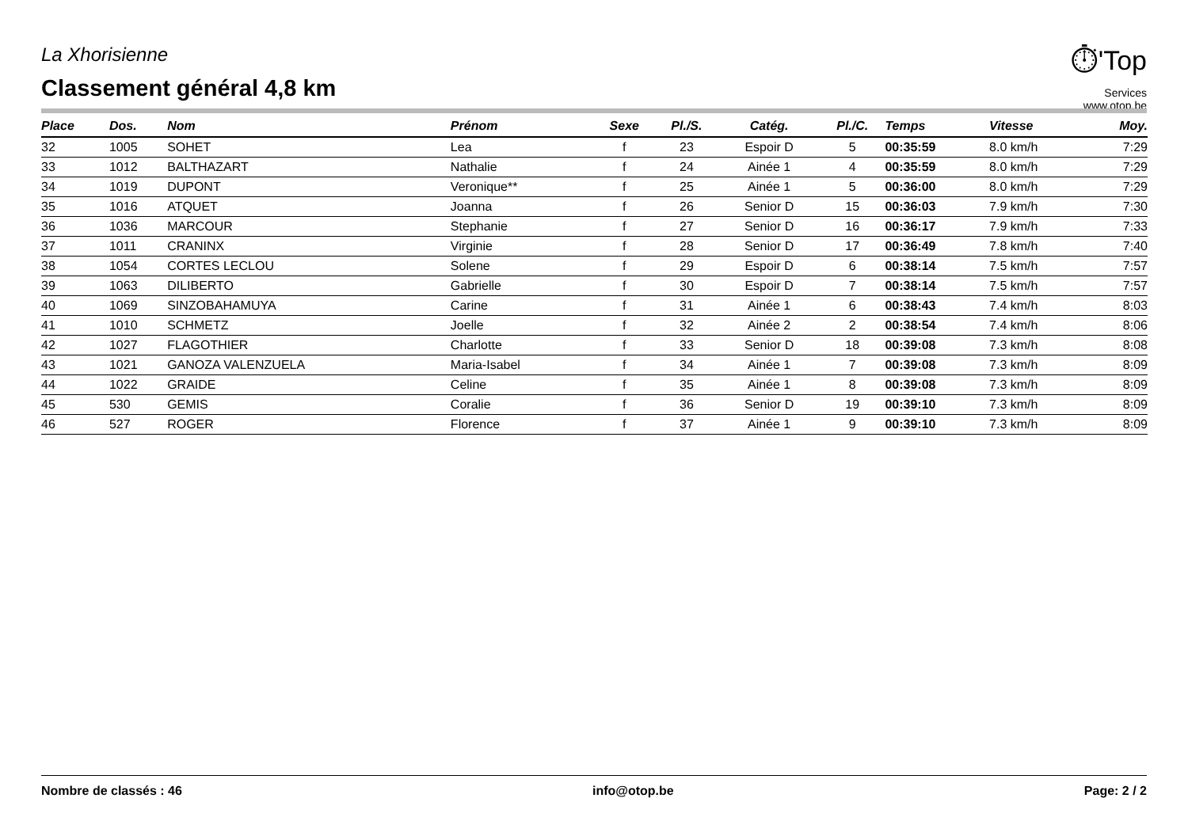La Xhorisienne
Classement général 4,8 km
⏱'Top
Services
www.otop.be
| Place | Dos. | Nom | Prénom | Sexe | Pl./S. | Catég. | Pl./C. | Temps | Vitesse | Moy. |
| --- | --- | --- | --- | --- | --- | --- | --- | --- | --- | --- |
| 32 | 1005 | SOHET | Lea | f | 23 | Espoir D | 5 | 00:35:59 | 8.0 km/h | 7:29 |
| 33 | 1012 | BALTHAZART | Nathalie | f | 24 | Ainée 1 | 4 | 00:35:59 | 8.0 km/h | 7:29 |
| 34 | 1019 | DUPONT | Veronique** | f | 25 | Ainée 1 | 5 | 00:36:00 | 8.0 km/h | 7:29 |
| 35 | 1016 | ATQUET | Joanna | f | 26 | Senior D | 15 | 00:36:03 | 7.9 km/h | 7:30 |
| 36 | 1036 | MARCOUR | Stephanie | f | 27 | Senior D | 16 | 00:36:17 | 7.9 km/h | 7:33 |
| 37 | 1011 | CRANINX | Virginie | f | 28 | Senior D | 17 | 00:36:49 | 7.8 km/h | 7:40 |
| 38 | 1054 | CORTES LECLOU | Solene | f | 29 | Espoir D | 6 | 00:38:14 | 7.5 km/h | 7:57 |
| 39 | 1063 | DILIBERTO | Gabrielle | f | 30 | Espoir D | 7 | 00:38:14 | 7.5 km/h | 7:57 |
| 40 | 1069 | SINZOBAHAMUYA | Carine | f | 31 | Ainée 1 | 6 | 00:38:43 | 7.4 km/h | 8:03 |
| 41 | 1010 | SCHMETZ | Joelle | f | 32 | Ainée 2 | 2 | 00:38:54 | 7.4 km/h | 8:06 |
| 42 | 1027 | FLAGOTHIER | Charlotte | f | 33 | Senior D | 18 | 00:39:08 | 7.3 km/h | 8:08 |
| 43 | 1021 | GANOZA VALENZUELA | Maria-Isabel | f | 34 | Ainée 1 | 7 | 00:39:08 | 7.3 km/h | 8:09 |
| 44 | 1022 | GRAIDE | Celine | f | 35 | Ainée 1 | 8 | 00:39:08 | 7.3 km/h | 8:09 |
| 45 | 530 | GEMIS | Coralie | f | 36 | Senior D | 19 | 00:39:10 | 7.3 km/h | 8:09 |
| 46 | 527 | ROGER | Florence | f | 37 | Ainée 1 | 9 | 00:39:10 | 7.3 km/h | 8:09 |
Nombre de classés : 46 info@otop.be Page: 2 / 2